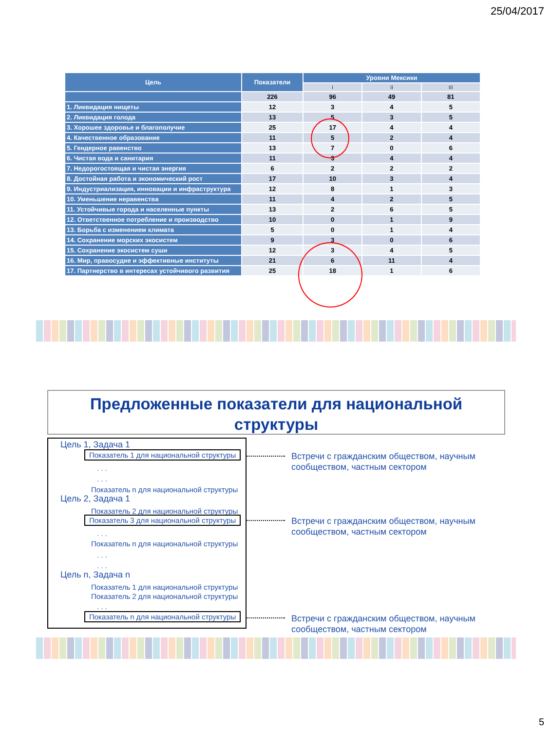25/04/2017
| Цель | Показатели | Уровни Мексики | | |
| --- | --- | --- | --- | --- |
| | | I | II | III |
| | 226 | 96 | 49 | 81 |
| 1. Ликвидация нищеты | 12 | 3 | 4 | 5 |
| 2. Ликвидация голода | 13 | 5 | 3 | 5 |
| 3. Хорошее здоровье и благополучие | 25 | 17 | 4 | 4 |
| 4. Качественное образование | 11 | 5 | 2 | 4 |
| 5. Гендерное равенство | 13 | 7 | 0 | 6 |
| 6. Чистая вода и санитария | 11 | 3 | 4 | 4 |
| 7. Недорогостоящая и чистая энергия | 6 | 2 | 2 | 2 |
| 8. Достойная работа и экономический рост | 17 | 10 | 3 | 4 |
| 9. Индустриализация, инновации и инфраструктура | 12 | 8 | 1 | 3 |
| 10. Уменьшение неравенства | 11 | 4 | 2 | 5 |
| 11. Устойчивые города и населенные пункты | 13 | 2 | 6 | 5 |
| 12. Ответственное потребление и производство | 10 | 0 | 1 | 9 |
| 13. Борьба с изменением климата | 5 | 0 | 1 | 4 |
| 14. Сохранение морских экосистем | 9 | 3 | 0 | 6 |
| 15. Сохранение экосистем суши | 12 | 3 | 4 | 5 |
| 16. Мир, правосудие и эффективные институты | 21 | 6 | 11 | 4 |
| 17. Партнерство в интересах устойчивого развития | 25 | 18 | 1 | 6 |
Предложенные показатели для национальной
структуры
Цель 1, Задача 1
Показатель 1 для национальной структуры
. . .
. . .
Показатель n для национальной структуры
Цель 2, Задача 1
Показатель 2 для национальной структуры
Показатель 3 для национальной структуры
. . .
Показатель n для национальной структуры
. . .
. . .
Цель n, Задача n
Показатель 1 для национальной структуры
Показатель 2 для национальной структуры
. . .
Показатель n для национальной структуры
Встречи с гражданским обществом, научным
сообществом, частным сектором
Встречи с гражданским обществом, научным
сообществом, частным сектором
Встречи с гражданским обществом, научным
сообществом, частным сектором
5